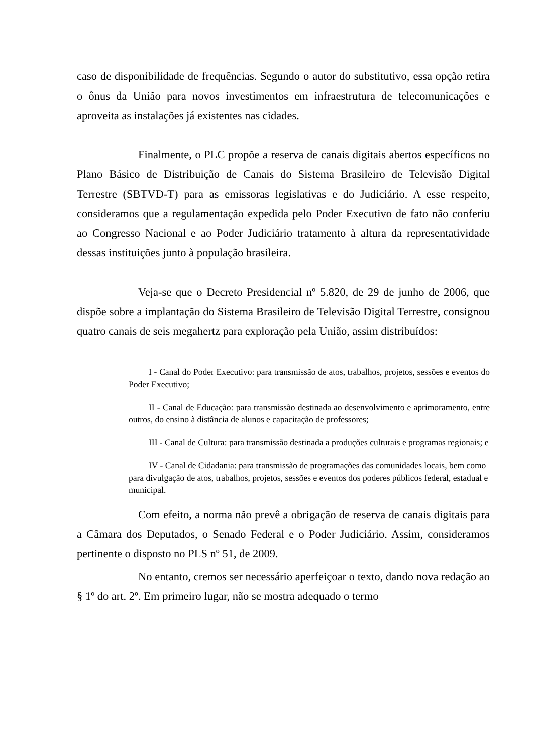caso de disponibilidade de frequências. Segundo o autor do substitutivo, essa opção retira o ônus da União para novos investimentos em infraestrutura de telecomunicações e aproveita as instalações já existentes nas cidades.
Finalmente, o PLC propõe a reserva de canais digitais abertos específicos no Plano Básico de Distribuição de Canais do Sistema Brasileiro de Televisão Digital Terrestre (SBTVD-T) para as emissoras legislativas e do Judiciário. A esse respeito, consideramos que a regulamentação expedida pelo Poder Executivo de fato não conferiu ao Congresso Nacional e ao Poder Judiciário tratamento à altura da representatividade dessas instituições junto à população brasileira.
Veja-se que o Decreto Presidencial nº 5.820, de 29 de junho de 2006, que dispõe sobre a implantação do Sistema Brasileiro de Televisão Digital Terrestre, consignou quatro canais de seis megahertz para exploração pela União, assim distribuídos:
I - Canal do Poder Executivo: para transmissão de atos, trabalhos, projetos, sessões e eventos do Poder Executivo;
II - Canal de Educação: para transmissão destinada ao desenvolvimento e aprimoramento, entre outros, do ensino à distância de alunos e capacitação de professores;
III - Canal de Cultura: para transmissão destinada a produções culturais e programas regionais; e
IV - Canal de Cidadania: para transmissão de programações das comunidades locais, bem como para divulgação de atos, trabalhos, projetos, sessões e eventos dos poderes públicos federal, estadual e municipal.
Com efeito, a norma não prevê a obrigação de reserva de canais digitais para a Câmara dos Deputados, o Senado Federal e o Poder Judiciário. Assim, consideramos pertinente o disposto no PLS nº 51, de 2009.
No entanto, cremos ser necessário aperfeiçoar o texto, dando nova redação ao § 1º do art. 2º. Em primeiro lugar, não se mostra adequado o termo